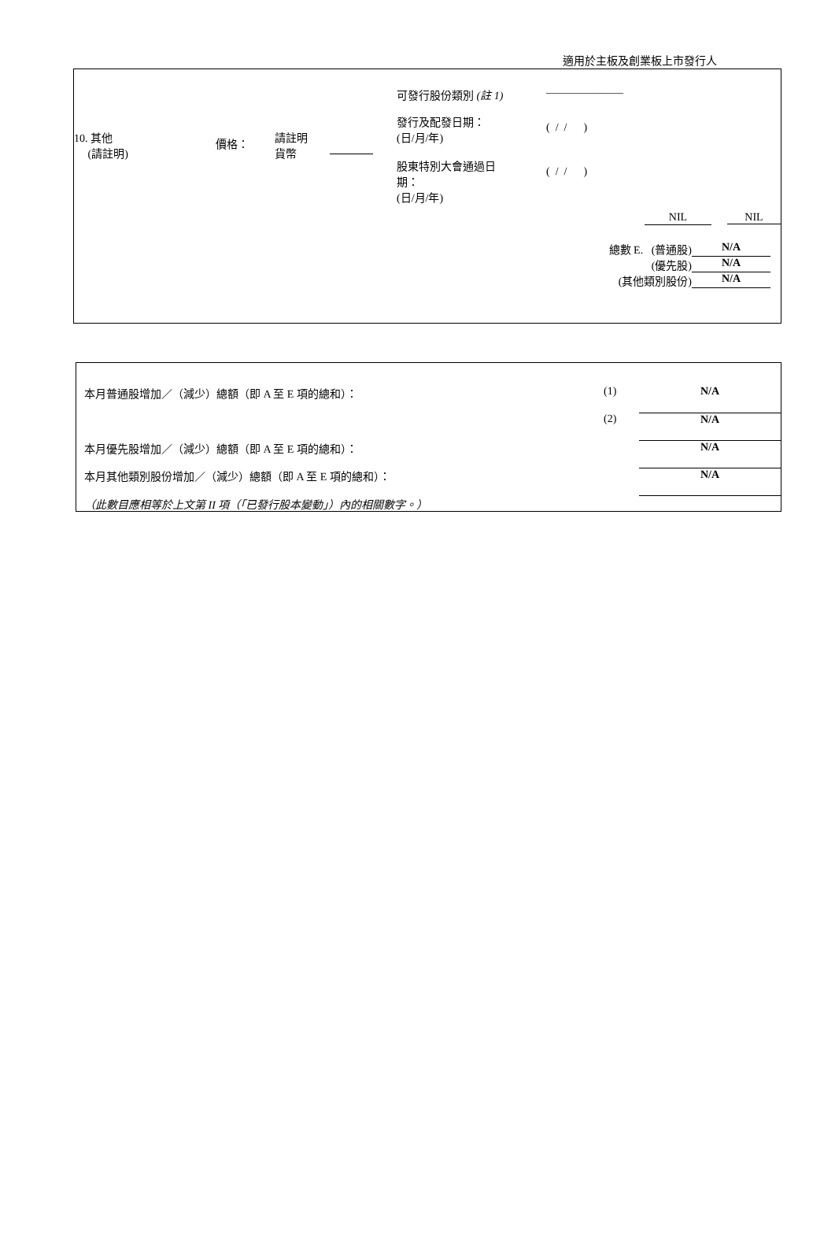適用於主板及創業板上市發行人
| | 可發行股份類別 (註 1) | ——————— | | |
| / 10. 其他 (請註明) / 價格： / 請註明 貨幣 / / | 發行及配發日期： (日/月/年) | ( / / ) | | |
| | 股東特別大會通過日 期： (日/月/年) | ( / / ) | | |
| | | | NIL | NIL |
| 總數 E. (普通股) | N/A |
| (優先股) | N/A |
| (其他類別股份) | N/A |
| 本月普通股增加／（減少）總額（即 A 至 E 項的總和）： | (1) | N/A |
| | (2) | N/A |
| 本月優先股增加／（減少）總額（即 A 至 E 項的總和）： | | N/A |
| 本月其他類別股份增加／（減少）總額（即 A 至 E 項的總和）： | | N/A |
| （此數目應相等於上文第 II 項（「已發行股本變動」）內的相關數字。） | | |